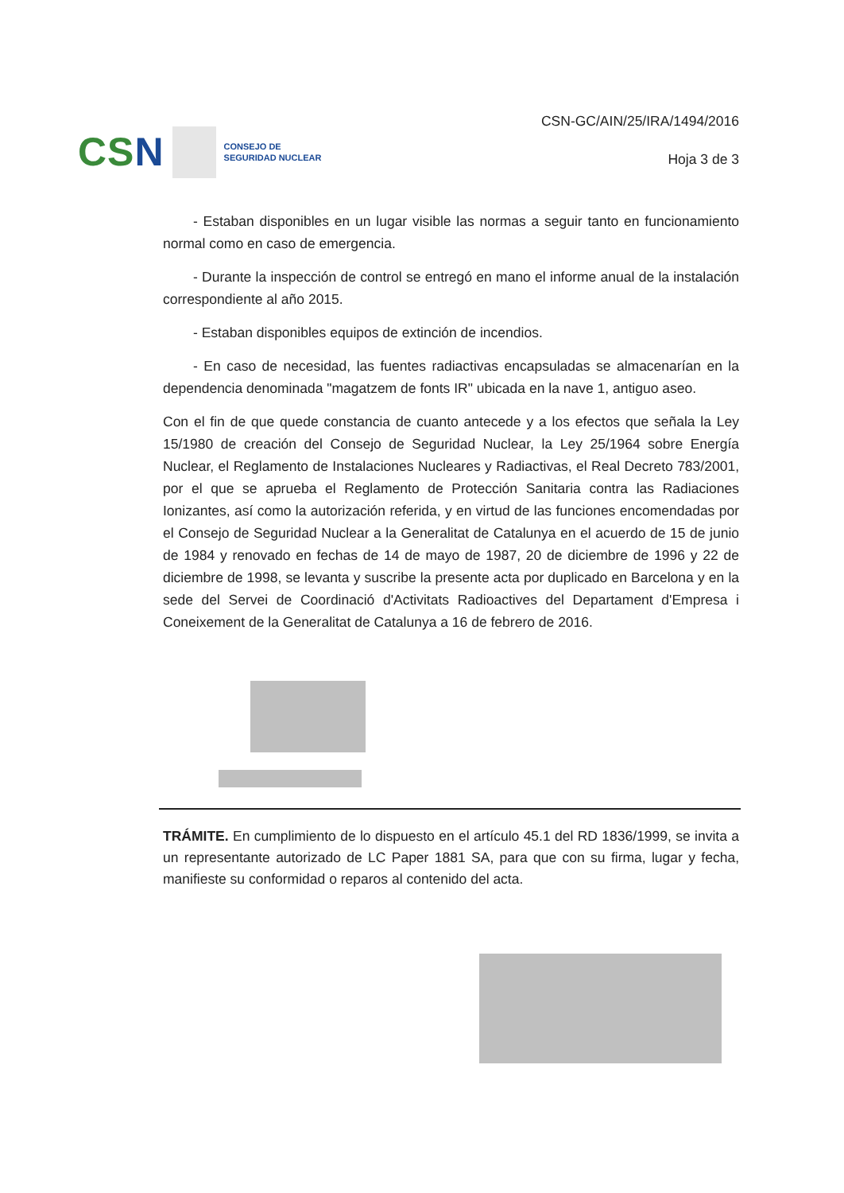CSN
CONSEJO DE
SEGURIDAD NUCLEAR
CSN-GC/AIN/25/IRA/1494/2016
Hoja 3 de 3
- Estaban disponibles en un lugar visible las normas a seguir tanto en funcionamiento normal como en caso de emergencia.
- Durante la inspección de control se entregó en mano el informe anual de la instalación correspondiente al año 2015.
- Estaban disponibles equipos de extinción de incendios.
- En caso de necesidad, las fuentes radiactivas encapsuladas se almacenarían en la dependencia denominada "magatzem de fonts IR" ubicada en la nave 1, antiguo aseo.
Con el fin de que quede constancia de cuanto antecede y a los efectos que señala la Ley 15/1980 de creación del Consejo de Seguridad Nuclear, la Ley 25/1964 sobre Energía Nuclear, el Reglamento de Instalaciones Nucleares y Radiactivas, el Real Decreto 783/2001, por el que se aprueba el Reglamento de Protección Sanitaria contra las Radiaciones Ionizantes, así como la autorización referida, y en virtud de las funciones encomendadas por el Consejo de Seguridad Nuclear a la Generalitat de Catalunya en el acuerdo de 15 de junio de 1984 y renovado en fechas de 14 de mayo de 1987, 20 de diciembre de 1996 y 22 de diciembre de 1998, se levanta y suscribe la presente acta por duplicado en Barcelona y en la sede del Servei de Coordinació d'Activitats Radioactives del Departament d'Empresa i Coneixement de la Generalitat de Catalunya a 16 de febrero de 2016.
TRÁMITE. En cumplimiento de lo dispuesto en el artículo 45.1 del RD 1836/1999, se invita a un representante autorizado de LC Paper 1881 SA, para que con su firma, lugar y fecha, manifieste su conformidad o reparos al contenido del acta.